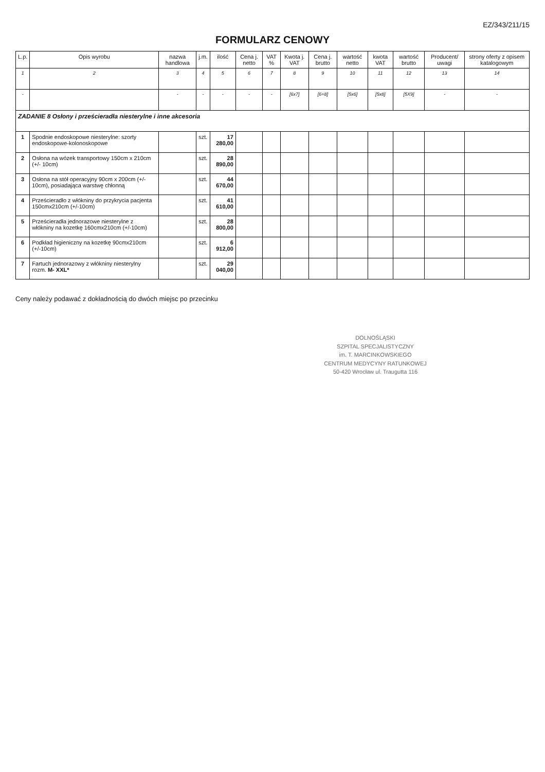EZ/343/211/15
FORMULARZ CENOWY
| L.p. | Opis wyrobu | nazwa handlowa | j.m. | ilość | Cena j. netto | VAT % | Kwota j. VAT | Cena j. brutto | wartość netto | kwota VAT | wartość brutto | Producent/ uwagi | strony oferty z opisem katalogowym |
| --- | --- | --- | --- | --- | --- | --- | --- | --- | --- | --- | --- | --- | --- |
| 1 | 2 | 3 | 4 | 5 | 6 | 7 | 8 | 9 | 10 | 11 | 12 | 13 | 14 |
| - | | - | - | - | - | - | [6x7] | [6+8] | [5x6] | [5x8] | [5X9] | - | - |
| ZADANIE 8 Osłony i prześcieradła niesterylne i inne akcesoria | | | | | | | | | | | | | |
| 1 | Spodnie endoskopowe niesterylne: szorty endoskopowe-kolonoskopowe | | szt. | 17 280,00 | | | | | | | | | |
| 2 | Osłona na wózek transportowy 150cm x 210cm (+/- 10cm) | | szt. | 28 890,00 | | | | | | | | | |
| 3 | Osłona na stół operacyjny 90cm x 200cm (+/- 10cm), posiadająca warstwę chłonną | | szt. | 44 670,00 | | | | | | | | | |
| 4 | Prześcieradło z włókniny do przykrycia pacjenta 150cmx210cm (+/-10cm) | | szt. | 41 610,00 | | | | | | | | | |
| 5 | Prześcieradła jednorazowe niesterylne z włókniny na kozetkę 160cmx210cm (+/-10cm) | | szt. | 28 800,00 | | | | | | | | | |
| 6 | Podkład higieniczny na kozetkę 90cmx210cm (+/-10cm) | | szt. | 6 912,00 | | | | | | | | | |
| 7 | Fartuch jednorazowy z włókniny niesterylny rozm. M- XXL* | | szt. | 29 040,00 | | | | | | | | | |
Ceny należy podawać z dokładnością do dwóch miejsc po przecinku
DOLNOŚLĄSKI
SZPITAL SPECJALISTYCZNY
im. T. MARCINKOWSKIEGO
CENTRUM MEDYCYNY RATUNKOWEJ
50-420 Wrocław ul. Traugutta 116